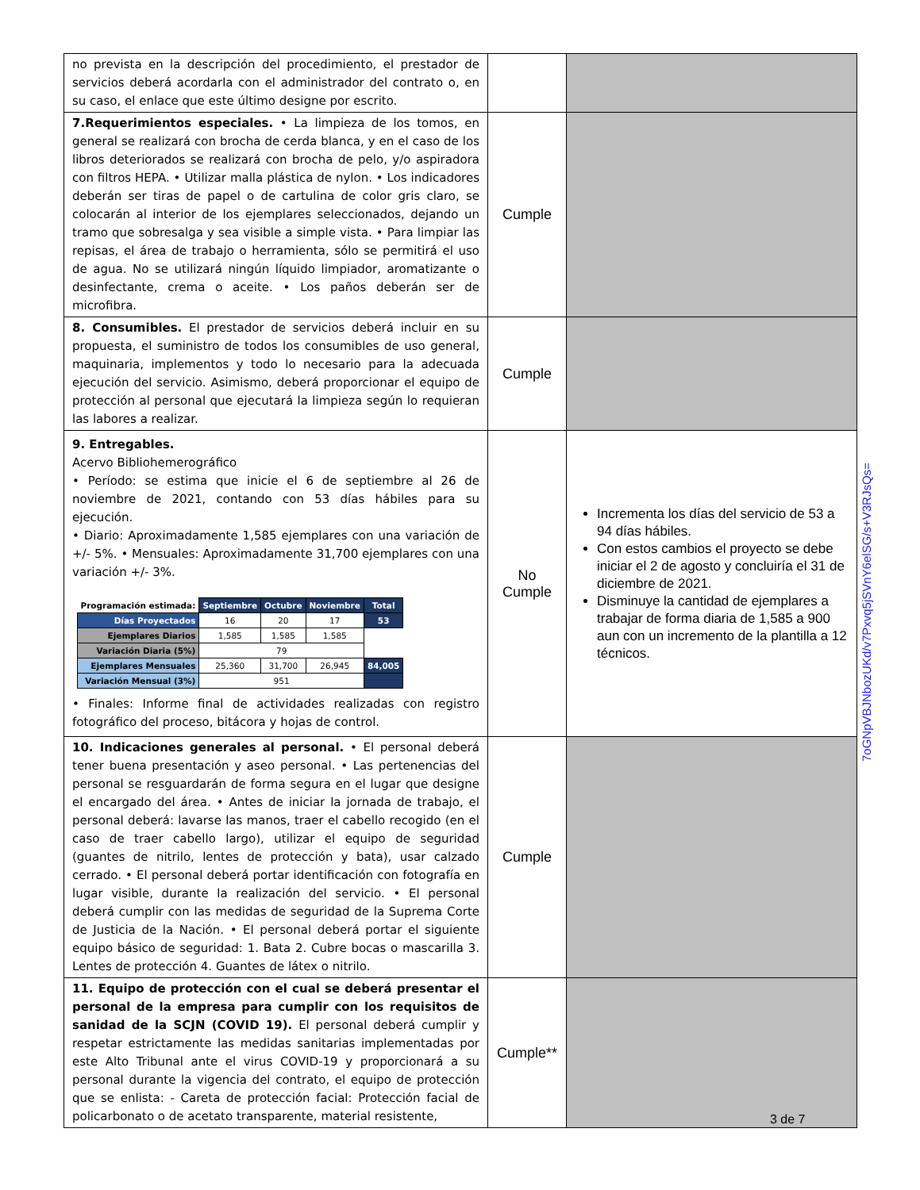| no prevista en la descripción del procedimiento, el prestador de servicios deberá acordarla con el administrador del contrato o, en su caso, el enlace que este último designe por escrito. | | |
| 7.Requerimientos especiales. • La limpieza de los tomos, en general se realizará con brocha de cerda blanca, y en el caso de los libros deteriorados se realizará con brocha de pelo, y/o aspiradora con filtros HEPA. • Utilizar malla plástica de nylon. • Los indicadores deberán ser tiras de papel o de cartulina de color gris claro, se colocarán al interior de los ejemplares seleccionados, dejando un tramo que sobresalga y sea visible a simple vista. • Para limpiar las repisas, el área de trabajo o herramienta, sólo se permitirá el uso de agua. No se utilizará ningún líquido limpiador, aromatizante o desinfectante, crema o aceite. • Los paños deberán ser de microfibra. | Cumple | |
| 8. Consumibles. El prestador de servicios deberá incluir en su propuesta, el suministro de todos los consumibles de uso general, maquinaria, implementos y todo lo necesario para la adecuada ejecución del servicio. Asimismo, deberá proporcionar el equipo de protección al personal que ejecutará la limpieza según lo requieran las labores a realizar. | Cumple | |
| 9. Entregables. Acervo Bibliohemerográfico • Período: se estima que inicie el 6 de septiembre al 26 de noviembre de 2021, contando con 53 días hábiles para su ejecución. • Diario: Aproximadamente 1,585 ejemplares con una variación de +/- 5%. • Mensuales: Aproximadamente 31,700 ejemplares con una variación +/- 3%. / Programación estimada: / Septiembre / Octubre / Noviembre / Total / / Días Proyectados / 16 / 20 / 17 / 53 / / Ejemplares Diarios / 1,585 / 1,585 / 1,585 / / / Variación Diaria (5%) / 79 / / / / / Ejemplares Mensuales / 25,360 / 31,700 / 26,945 / 84,005 / / Variación Mensual (3%) / 951 / / / / • Finales: Informe final de actividades realizadas con registro fotográfico del proceso, bitácora y hojas de control. | No Cumple | Incrementa los días del servicio de 53 a 94 días hábiles. Con estos cambios el proyecto se debe iniciar el 2 de agosto y concluiría el 31 de diciembre de 2021. Disminuye la cantidad de ejemplares a trabajar de forma diaria de 1,585 a 900 aun con un incremento de la plantilla a 12 técnicos. |
| 10. Indicaciones generales al personal. • El personal deberá tener buena presentación y aseo personal. • Las pertenencias del personal se resguardarán de forma segura en el lugar que designe el encargado del área. • Antes de iniciar la jornada de trabajo, el personal deberá: lavarse las manos, traer el cabello recogido (en el caso de traer cabello largo), utilizar el equipo de seguridad (guantes de nitrilo, lentes de protección y bata), usar calzado cerrado. • El personal deberá portar identificación con fotografía en lugar visible, durante la realización del servicio. • El personal deberá cumplir con las medidas de seguridad de la Suprema Corte de Justicia de la Nación. • El personal deberá portar el siguiente equipo básico de seguridad: 1. Bata 2. Cubre bocas o mascarilla 3. Lentes de protección 4. Guantes de látex o nitrilo. | Cumple | |
| 11. Equipo de protección con el cual se deberá presentar el personal de la empresa para cumplir con los requisitos de sanidad de la SCJN (COVID 19). El personal deberá cumplir y respetar estrictamente las medidas sanitarias implementadas por este Alto Tribunal ante el virus COVID-19 y proporcionará a su personal durante la vigencia del contrato, el equipo de protección que se enlista: - Careta de protección facial: Protección facial de policarbonato o de acetato transparente, material resistente, | Cumple** | |
7oGNpVBJNbozUKd/v7Pxvq5jSVnY6elSG/s+V3RJsQs=
3 de 7